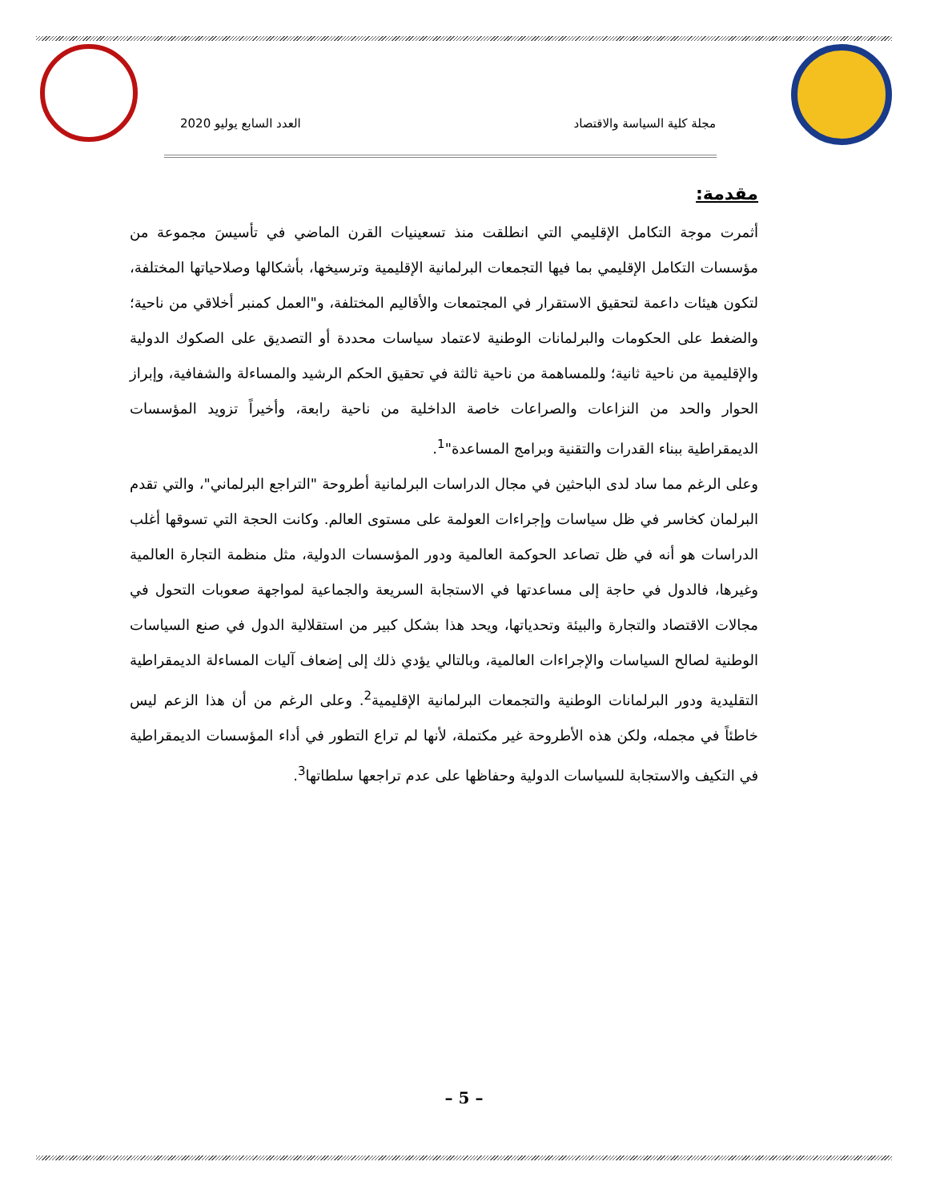مجلة كلية السياسة والاقتصاد العدد السابع يوليو 2020
مقدمة:
أثمرت موجة التكامل الإقليمي التي انطلقت منذ تسعينيات القرن الماضي في تأسيسَ مجموعة من مؤسسات التكامل الإقليمي بما فيها التجمعات البرلمانية الإقليمية وترسيخها، بأشكالها وصلاحياتها المختلفة، لتكون هيئات داعمة لتحقيق الاستقرار في المجتمعات والأقاليم المختلفة، و"العمل كمنبر أخلاقي من ناحية؛ والضغط على الحكومات والبرلمانات الوطنية لاعتماد سياسات محددة أو التصديق على الصكوك الدولية والإقليمية من ناحية ثانية؛ وللمساهمة من ناحية ثالثة في تحقيق الحكم الرشيد والمساءلة والشفافية، وإبراز الحوار والحد من النزاعات والصراعات خاصة الداخلية من ناحية رابعة، وأخيراً تزويد المؤسسات الديمقراطية ببناء القدرات والتقنية وبرامج المساعدة"<sup>1</sup>.
وعلى الرغم مما ساد لدى الباحثين في مجال الدراسات البرلمانية أطروحة "التراجع البرلماني"، والتي تقدم البرلمان كخاسر في ظل سياسات وإجراءات العولمة على مستوى العالم. وكانت الحجة التي تسوقها أغلب الدراسات هو أنه في ظل تصاعد الحوكمة العالمية ودور المؤسسات الدولية، مثل منظمة التجارة العالمية وغيرها، فالدول في حاجة إلى مساعدتها في الاستجابة السريعة والجماعية لمواجهة صعوبات التحول في مجالات الاقتصاد والتجارة والبيئة وتحدياتها، ويحد هذا بشكل كبير من استقلالية الدول في صنع السياسات الوطنية لصالح السياسات والإجراءات العالمية، وبالتالي يؤدي ذلك إلى إضعاف آليات المساءلة الديمقراطية التقليدية ودور البرلمانات الوطنية والتجمعات البرلمانية الإقليمية<sup>2</sup>. وعلى الرغم من أن هذا الزعم ليس خاطئاً في مجمله، ولكن هذه الأطروحة غير مكتملة، لأنها لم تراع التطور في أداء المؤسسات الديمقراطية في التكيف والاستجابة للسياسات الدولية وحفاظها على عدم تراجعها سلطاتها<sup>3</sup>.
– 5 –